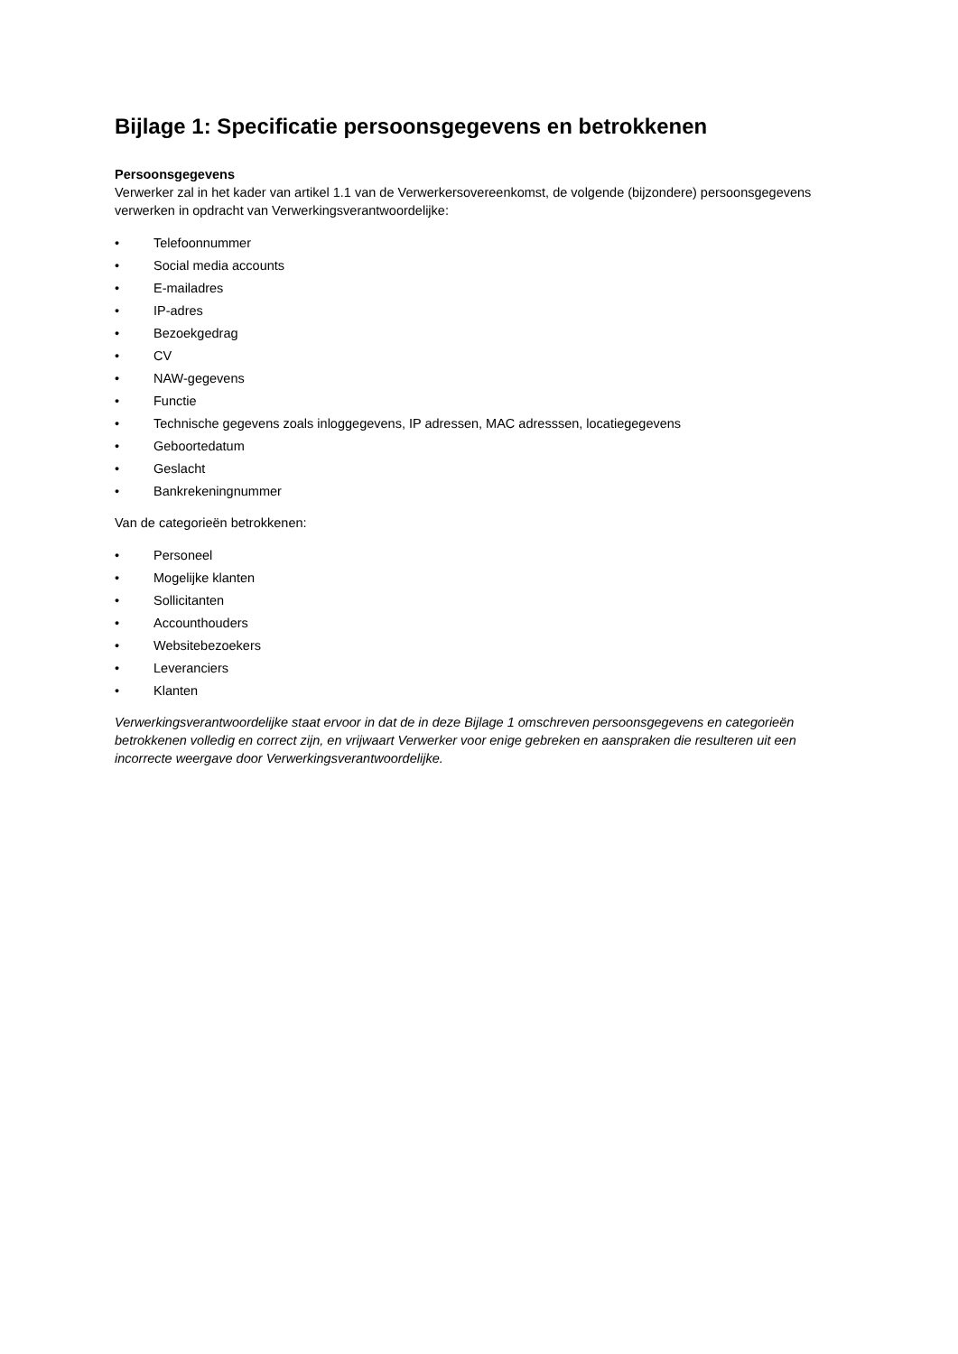Bijlage 1: Specificatie persoonsgegevens en betrokkenen
Persoonsgegevens
Verwerker zal in het kader van artikel 1.1 van de Verwerkersovereenkomst, de volgende (bijzondere) persoonsgegevens verwerken in opdracht van Verwerkingsverantwoordelijke:
• Telefoonnummer
• Social media accounts
• E-mailadres
• IP-adres
• Bezoekgedrag
• CV
• NAW-gegevens
• Functie
• Technische gegevens zoals inloggegevens, IP adressen, MAC adresssen, locatiegegevens
• Geboortedatum
• Geslacht
• Bankrekeningnummer
Van de categorieën betrokkenen:
• Personeel
• Mogelijke klanten
• Sollicitanten
• Accounthouders
• Websitebezoekers
• Leveranciers
• Klanten
Verwerkingsverantwoordelijke staat ervoor in dat de in deze Bijlage 1 omschreven persoonsgegevens en categorieën betrokkenen volledig en correct zijn, en vrijwaart Verwerker voor enige gebreken en aanspraken die resulteren uit een incorrecte weergave door Verwerkingsverantwoordelijke.